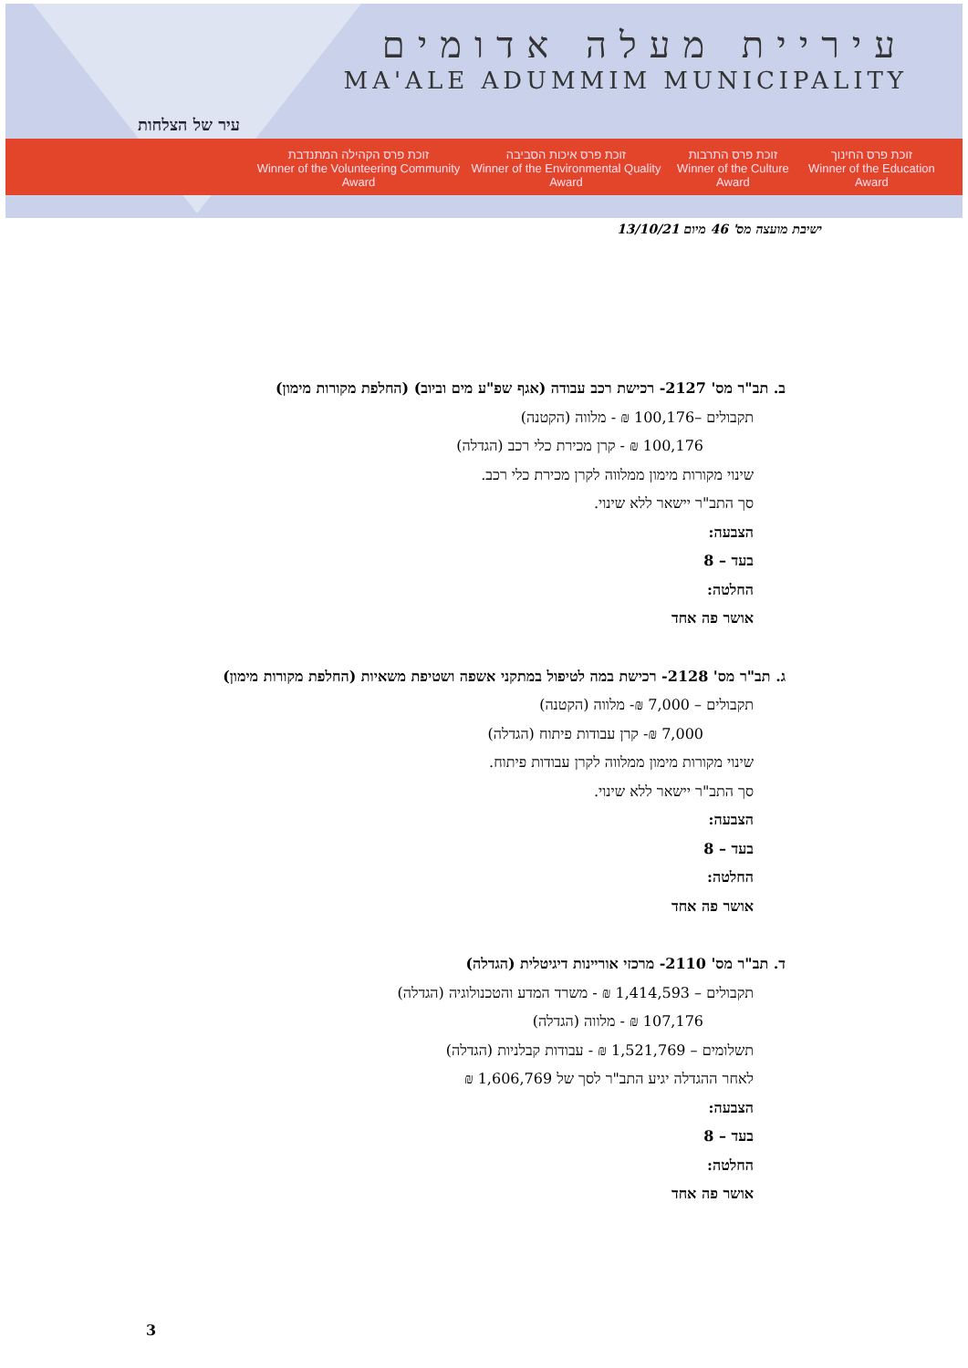עיר של הצלחות
עיריית מעלה אדומים
MA'ALE ADUMMIM MUNICIPALITY
זוכת פרס הקהילה המתנדבת
Winner of the Volunteering Community Award
זוכת פרס איכות הסביבה
Winner of the Environmental Quality Award
זוכת פרס התרבות
Winner of the Culture Award
זוכת פרס החינוך
Winner of the Education Award
ישיבת מועצה מס' 46 מיום 13/10/21
ב. תב"ר מס' 2127- רכישת רכב עבודה (אגף שפ"ע מים וביוב) (החלפת מקורות מימון)
תקבולים –100,176 ₪ - מלווה (הקטנה)
100,176 ₪ - קרן מכירת כלי רכב (הגדלה)
שינוי מקורות מימון ממלווה לקרן מכירת כלי רכב.
סך התב"ר יישאר ללא שינוי.
הצבעה:
בעד – 8
החלטה:
אושר פה אחד
ג. תב"ר מס' 2128- רכישת במה לטיפול במתקני אשפה ושטיפת משאיות (החלפת מקורות מימון)
תקבולים – 7,000 ₪- מלווה (הקטנה)
7,000 ₪- קרן עבודות פיתוח (הגדלה)
שינוי מקורות מימון ממלווה לקרן עבודות פיתוח.
סך התב"ר יישאר ללא שינוי.
הצבעה:
בעד – 8
החלטה:
אושר פה אחד
ד. תב"ר מס' 2110- מרכזי אוריינות דיגיטלית (הגדלה)
תקבולים – 1,414,593 ₪ - משרד המדע והטכנולוגיה (הגדלה)
107,176 ₪ - מלווה (הגדלה)
תשלומים – 1,521,769 ₪ - עבודות קבלניות (הגדלה)
לאחר ההגדלה יגיע התב"ר לסך של 1,606,769 ₪
הצבעה:
בעד – 8
החלטה:
אושר פה אחד
3